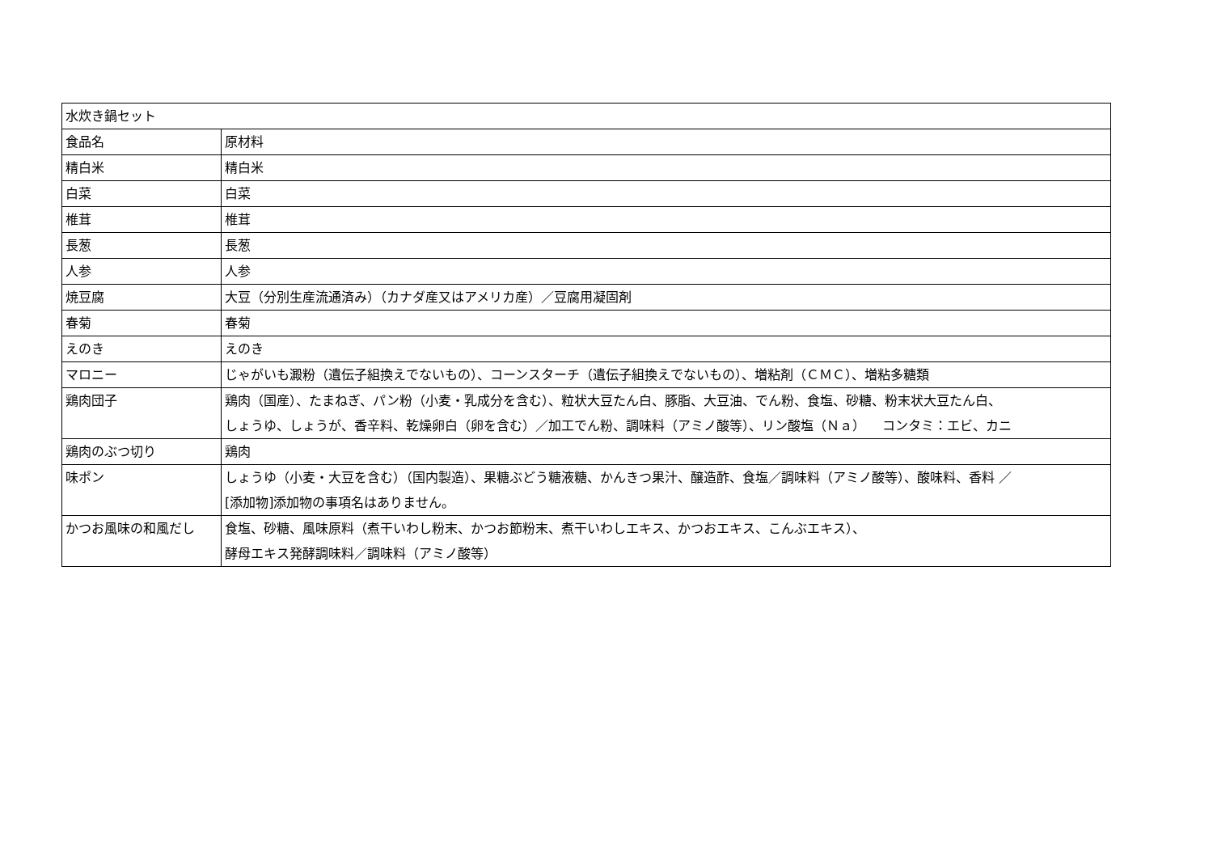| 水炊き鍋セット | |
| 食品名 | 原材料 |
| 精白米 | 精白米 |
| 白菜 | 白菜 |
| 椎茸 | 椎茸 |
| 長葱 | 長葱 |
| 人参 | 人参 |
| 焼豆腐 | 大豆（分別生産流通済み）（カナダ産又はアメリカ産）／豆腐用凝固剤 |
| 春菊 | 春菊 |
| えのき | えのき |
| マロニー | じゃがいも澱粉（遺伝子組換えでないもの）、コーンスターチ（遺伝子組換えでないもの）、増粘剤（ＣＭＣ）、増粘多糖類 |
| 鶏肉団子 | 鶏肉（国産）、たまねぎ、パン粉（小麦・乳成分を含む）、粒状大豆たん白、豚脂、大豆油、でん粉、食塩、砂糖、粉末状大豆たん白、 しょうゆ、しょうが、香辛料、乾燥卵白（卵を含む）／加工でん粉、調味料（アミノ酸等）、リン酸塩（Ｎａ） コンタミ：エビ、カニ |
| 鶏肉のぶつ切り | 鶏肉 |
| 味ポン | しょうゆ（小麦・大豆を含む）（国内製造）、果糖ぶどう糖液糖、かんきつ果汁、醸造酢、食塩／調味料（アミノ酸等）、酸味料、香料 ／ [添加物]添加物の事項名はありません。 |
| かつお風味の和風だし | 食塩、砂糖、風味原料（煮干いわし粉末、かつお節粉末、煮干いわしエキス、かつおエキス、こんぶエキス）、 酵母エキス発酵調味料／調味料（アミノ酸等） |